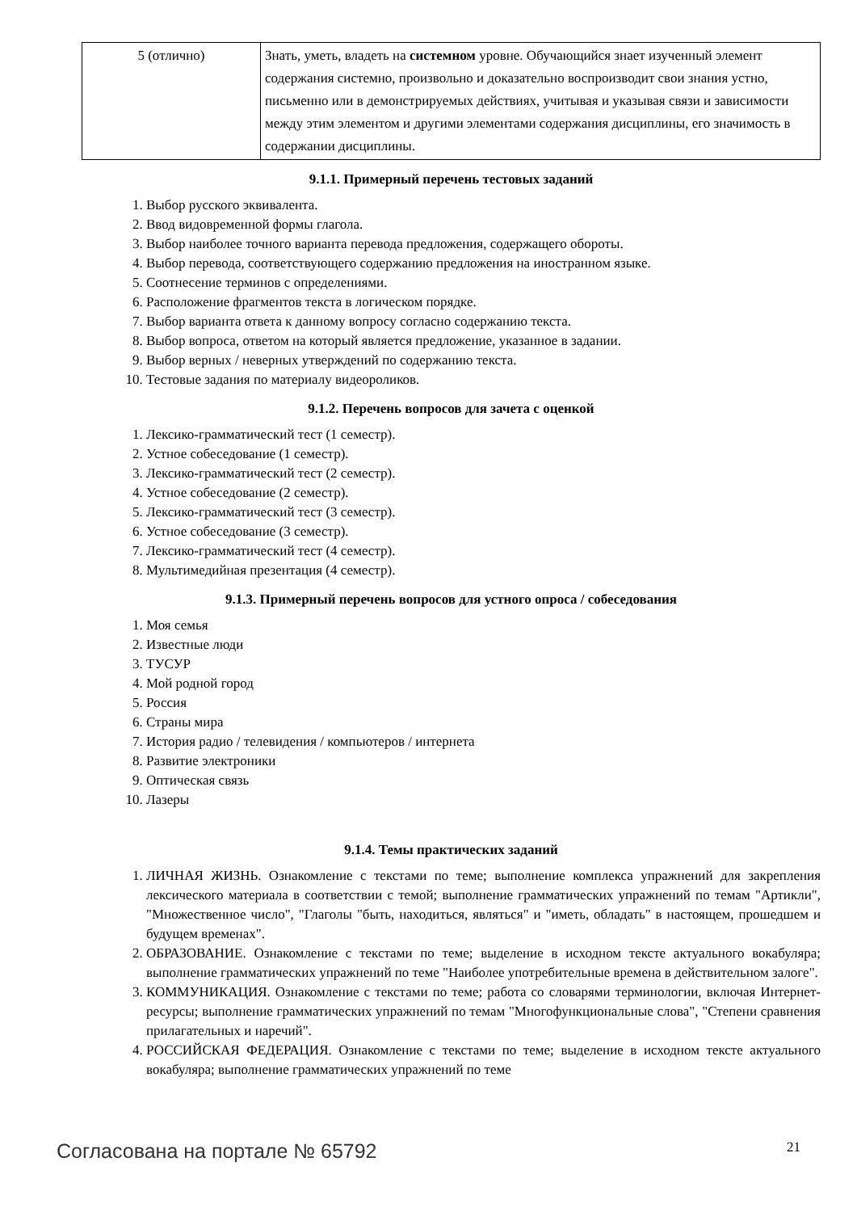| 5 (отлично) | Знать, уметь, владеть на системном уровне. Обучающийся знает изученный элемент содержания системно, произвольно и доказательно воспроизводит свои знания устно, письменно или в демонстрируемых действиях, учитывая и указывая связи и зависимости между этим элементом и другими элементами содержания дисциплины, его значимость в содержании дисциплины. |
9.1.1. Примерный перечень тестовых заданий
1. Выбор русского эквивалента.
2. Ввод видовременной формы глагола.
3. Выбор наиболее точного варианта перевода предложения, содержащего обороты.
4. Выбор перевода, соответствующего содержанию предложения на иностранном языке.
5. Соотнесение терминов с определениями.
6. Расположение фрагментов текста в логическом порядке.
7. Выбор варианта ответа к данному вопросу согласно содержанию текста.
8. Выбор вопроса, ответом на который является предложение, указанное в задании.
9. Выбор верных / неверных утверждений по содержанию текста.
10. Тестовые задания по материалу видеороликов.
9.1.2. Перечень вопросов для зачета с оценкой
1. Лексико-грамматический тест (1 семестр).
2. Устное собеседование (1 семестр).
3. Лексико-грамматический тест (2 семестр).
4. Устное собеседование (2 семестр).
5. Лексико-грамматический тест (3 семестр).
6. Устное собеседование (3 семестр).
7. Лексико-грамматический тест (4 семестр).
8. Мультимедийная презентация (4 семестр).
9.1.3. Примерный перечень вопросов для устного опроса / собеседования
1. Моя семья
2. Известные люди
3. ТУСУР
4. Мой родной город
5. Россия
6. Страны мира
7. История радио / телевидения / компьютеров / интернета
8. Развитие электроники
9. Оптическая связь
10. Лазеры
9.1.4. Темы практических заданий
1. ЛИЧНАЯ ЖИЗНЬ. Ознакомление с текстами по теме; выполнение комплекса упражнений для закрепления лексического материала в соответствии с темой; выполнение грамматических упражнений по темам "Артикли", "Множественное число", "Глаголы "быть, находиться, являться" и "иметь, обладать" в настоящем, прошедшем и будущем временах".
2. ОБРАЗОВАНИЕ. Ознакомление с текстами по теме; выделение в исходном тексте актуального вокабуляра; выполнение грамматических упражнений по теме "Наиболее употребительные времена в действительном залоге".
3. КОММУНИКАЦИЯ. Ознакомление с текстами по теме; работа со словарями терминологии, включая Интернет-ресурсы; выполнение грамматических упражнений по темам "Многофункциональные слова", "Степени сравнения прилагательных и наречий".
4. РОССИЙСКАЯ ФЕДЕРАЦИЯ. Ознакомление с текстами по теме; выделение в исходном тексте актуального вокабуляра; выполнение грамматических упражнений по теме
Согласована на портале № 65792 21